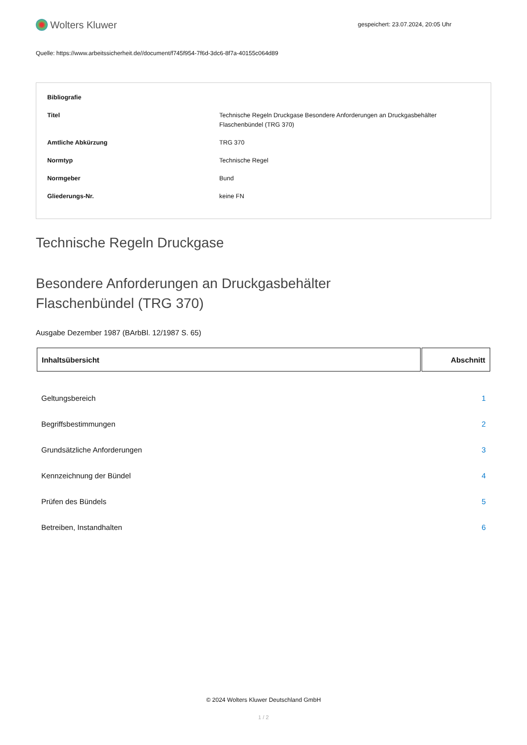Wolters Kluwer
gespeichert: 23.07.2024, 20:05 Uhr
Quelle: https://www.arbeitssicherheit.de//document/f745f954-7f6d-3dc6-8f7a-40155c064d89
| Bibliografie | |
| Titel | Technische Regeln Druckgase Besondere Anforderungen an Druckgasbehälter Flaschenbündel (TRG 370) |
| Amtliche Abkürzung | TRG 370 |
| Normtyp | Technische Regel |
| Normgeber | Bund |
| Gliederungs-Nr. | keine FN |
Technische Regeln Druckgase
Besondere Anforderungen an Druckgasbehälter
Flaschenbündel (TRG 370)
Ausgabe Dezember 1987 (BArbBl. 12/1987 S. 65)
| Inhaltsübersicht | Abschnitt |
| --- | --- |
| Geltungsbereich | 1 |
| Begriffsbestimmungen | 2 |
| Grundsätzliche Anforderungen | 3 |
| Kennzeichnung der Bündel | 4 |
| Prüfen des Bündels | 5 |
| Betreiben, Instandhalten | 6 |
© 2024 Wolters Kluwer Deutschland GmbH
1 / 2